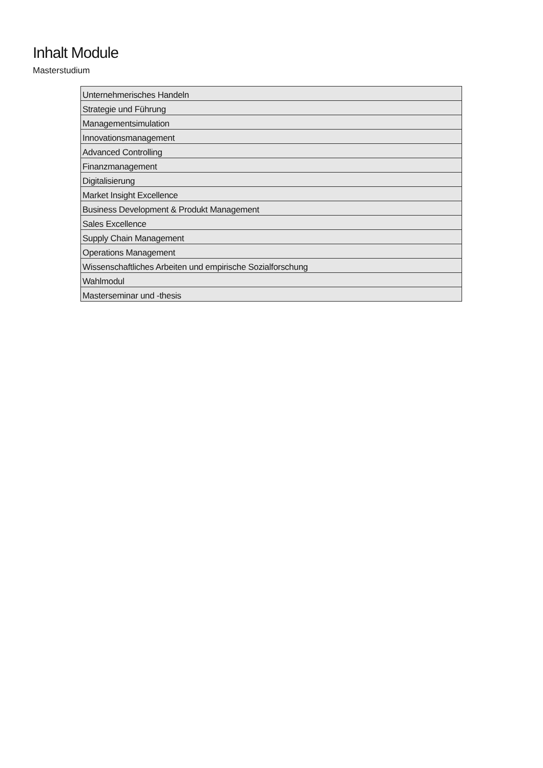Inhalt Module
Masterstudium
| Unternehmerisches Handeln |
| Strategie und Führung |
| Managementsimulation |
| Innovationsmanagement |
| Advanced Controlling |
| Finanzmanagement |
| Digitalisierung |
| Market Insight Excellence |
| Business Development & Produkt Management |
| Sales Excellence |
| Supply Chain Management |
| Operations Management |
| Wissenschaftliches Arbeiten und empirische Sozialforschung |
| Wahlmodul |
| Masterseminar und -thesis |